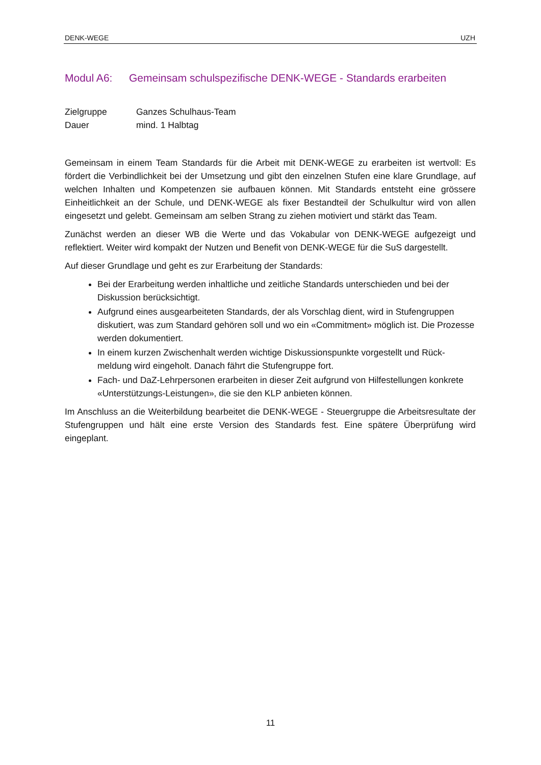DENK-WEGE UZH
Modul A6: Gemeinsam schulspezifische DENK-WEGE - Standards erarbeiten
Zielgruppe Ganzes Schulhaus-Team
Dauer mind. 1 Halbtag
Gemeinsam in einem Team Standards für die Arbeit mit DENK-WEGE zu erarbeiten ist wert­voll: Es fördert die Verbindlichkeit bei der Umsetzung und gibt den einzelnen Stufen eine klare Grundlage, auf welchen Inhalten und Kompetenzen sie aufbauen können. Mit Standards ent­steht eine grössere Einheitlichkeit an der Schule, und DENK-WEGE als fixer Bestandteil der Schul­kultur wird von allen eingesetzt und gelebt. Gemeinsam am selben Strang zu ziehen motiviert und stärkt das Team.
Zunächst werden an dieser WB die Werte und das Vokabular von DENK-WEGE aufgezeigt und reflektiert. Weiter wird kompakt der Nutzen und Benefit von DENK-WEGE für die SuS dargestellt.
Auf dieser Grundlage und geht es zur Erarbeitung der Standards:
Bei der Erarbeitung werden inhaltliche und zeitliche Standards unterschieden und bei der Diskussion berücksichtigt.
Aufgrund eines ausgearbeiteten Standards, der als Vorschlag dient, wird in Stufengrup­pen diskutiert, was zum Standard gehören soll und wo ein «Commitment» möglich ist. Die Prozesse werden dokumentiert.
In einem kurzen Zwischenhalt werden wichtige Diskussionspunkte vorgestellt und Rück­meldung wird eingeholt. Danach fährt die Stufengruppe fort.
Fach- und DaZ-Lehrpersonen erarbeiten in dieser Zeit aufgrund von Hilfestellungen kon­krete «Unterstützungs-Leistungen», die sie den KLP anbieten können.
Im Anschluss an die Weiterbildung bearbeitet die DENK-WEGE - Steuergruppe die Arbeitsresultate der Stufengruppen und hält eine erste Version des Standards fest. Eine spätere Überprüfung wird eingeplant.
11